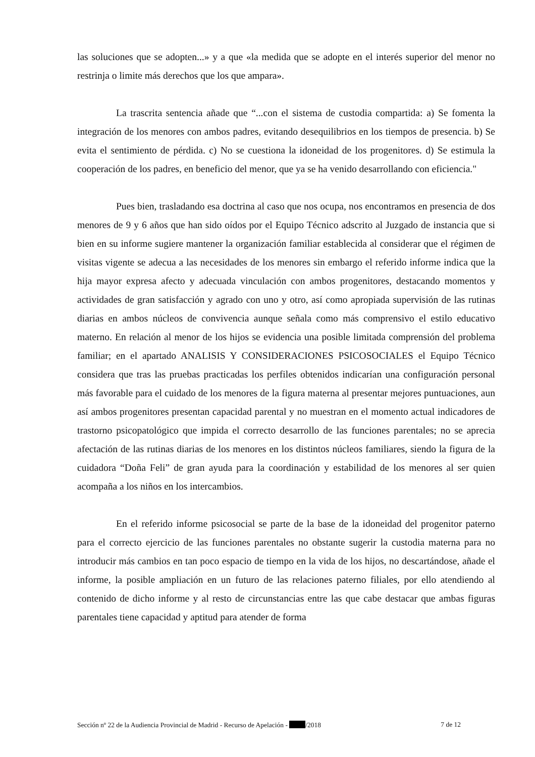las soluciones que se adopten...» y a que «la medida que se adopte en el interés superior del menor no restrinja o limite más derechos que los que ampara».
La trascrita sentencia añade que “...con el sistema de custodia compartida: a) Se fomenta la integración de los menores con ambos padres, evitando desequilibrios en los tiempos de presencia. b) Se evita el sentimiento de pérdida. c) No se cuestiona la idoneidad de los progenitores. d) Se estimula la cooperación de los padres, en beneficio del menor, que ya se ha venido desarrollando con eficiencia."
Pues bien, trasladando esa doctrina al caso que nos ocupa, nos encontramos en presencia de dos menores de 9 y 6 años que han sido oídos por el Equipo Técnico adscrito al Juzgado de instancia que si bien en su informe sugiere mantener la organización familiar establecida al considerar que el régimen de visitas vigente se adecua a las necesidades de los menores sin embargo el referido informe indica que la hija mayor expresa afecto y adecuada vinculación con ambos progenitores, destacando momentos y actividades de gran satisfacción y agrado con uno y otro, así como apropiada supervisión de las rutinas diarias en ambos núcleos de convivencia aunque señala como más comprensivo el estilo educativo materno. En relación al menor de los hijos se evidencia una posible limitada comprensión del problema familiar; en el apartado ANALISIS Y CONSIDERACIONES PSICOSOCIALES el Equipo Técnico considera que tras las pruebas practicadas los perfiles obtenidos indicarían una configuración personal más favorable para el cuidado de los menores de la figura materna al presentar mejores puntuaciones, aun así ambos progenitores presentan capacidad parental y no muestran en el momento actual indicadores de trastorno psicopatológico que impida el correcto desarrollo de las funciones parentales; no se aprecia afectación de las rutinas diarias de los menores en los distintos núcleos familiares, siendo la figura de la cuidadora “Doña Feli” de gran ayuda para la coordinación y estabilidad de los menores al ser quien acompaña a los niños en los intercambios.
En el referido informe psicosocial se parte de la base de la idoneidad del progenitor paterno para el correcto ejercicio de las funciones parentales no obstante sugerir la custodia materna para no introducir más cambios en tan poco espacio de tiempo en la vida de los hijos, no descartándose, añade el informe, la posible ampliación en un futuro de las relaciones paterno filiales, por ello atendiendo al contenido de dicho informe y al resto de circunstancias entre las que cabe destacar que ambas figuras parentales tiene capacidad y aptitud para atender de forma
Sección nº 22 de la Audiencia Provincial de Madrid - Recurso de Apelación - /2018 7 de 12